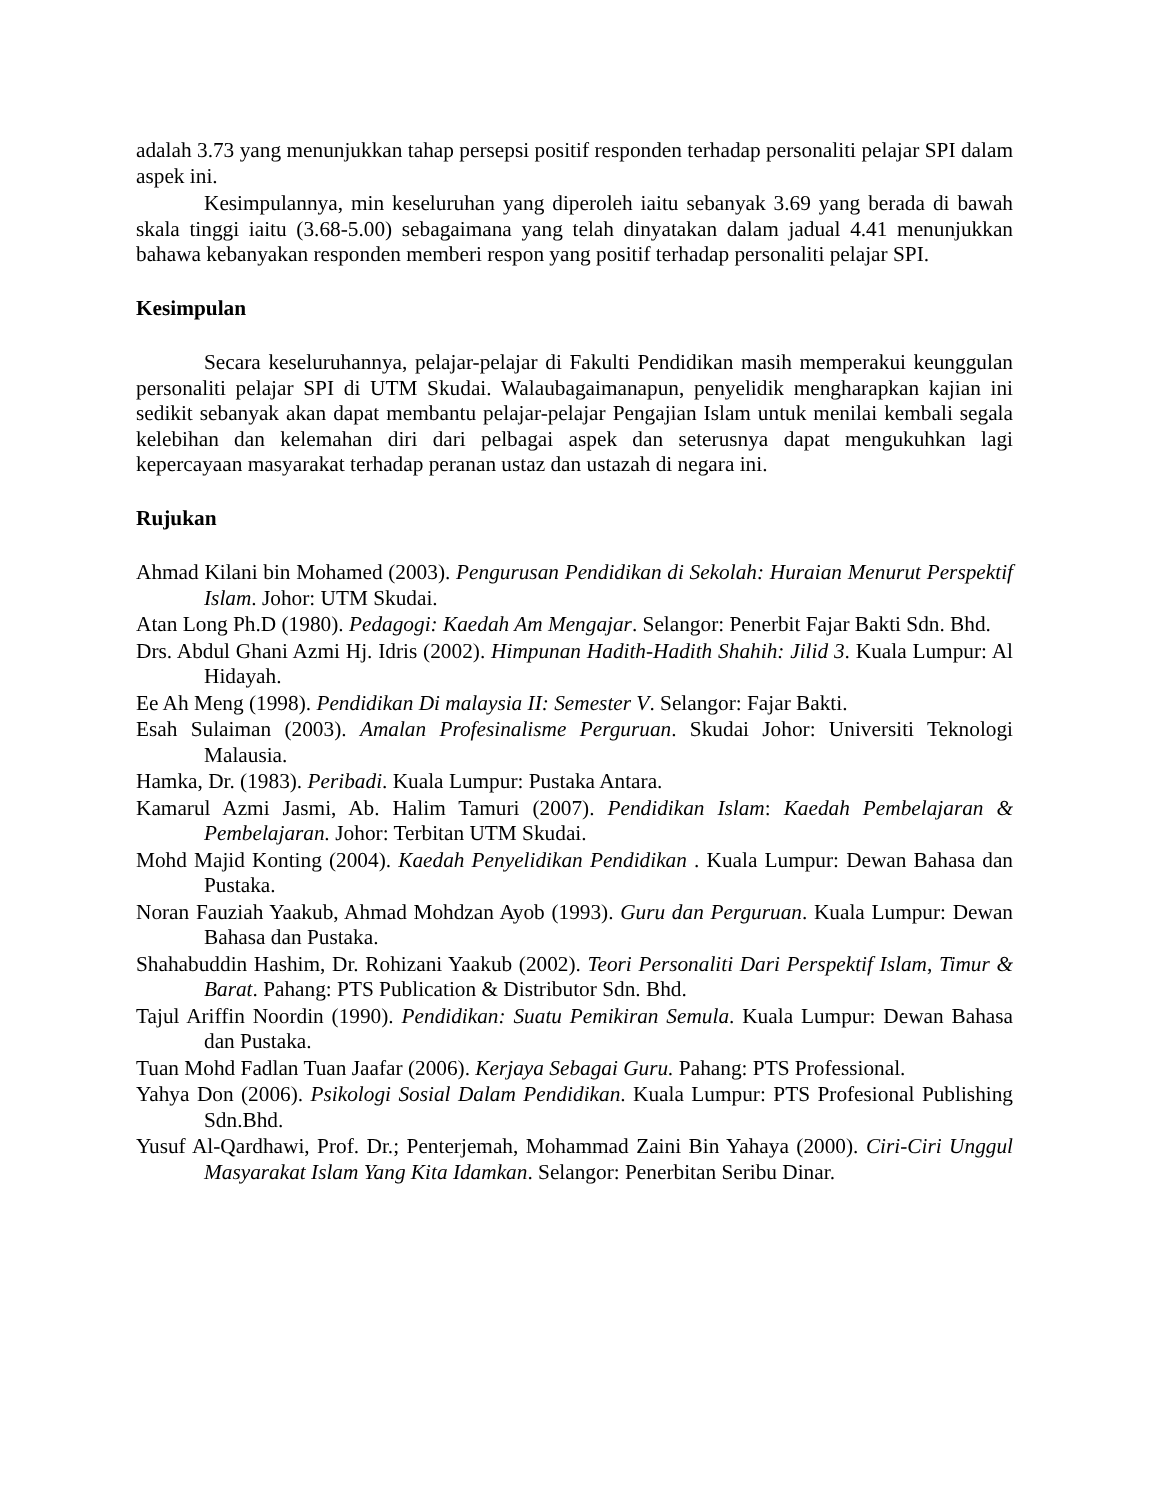adalah 3.73 yang menunjukkan tahap persepsi positif responden terhadap personaliti pelajar SPI dalam aspek ini.
Kesimpulannya, min keseluruhan yang diperoleh iaitu sebanyak 3.69 yang berada di bawah skala tinggi iaitu (3.68-5.00) sebagaimana yang telah dinyatakan dalam jadual 4.41 menunjukkan bahawa kebanyakan responden memberi respon yang positif terhadap personaliti pelajar SPI.
Kesimpulan
Secara keseluruhannya, pelajar-pelajar di Fakulti Pendidikan masih memperakui keunggulan personaliti pelajar SPI di UTM Skudai. Walaubagaimanapun, penyelidik mengharapkan kajian ini sedikit sebanyak akan dapat membantu pelajar-pelajar Pengajian Islam untuk menilai kembali segala kelebihan dan kelemahan diri dari pelbagai aspek dan seterusnya dapat mengukuhkan lagi kepercayaan masyarakat terhadap peranan ustaz dan ustazah di negara ini.
Rujukan
Ahmad Kilani bin Mohamed (2003). Pengurusan Pendidikan di Sekolah: Huraian Menurut Perspektif Islam. Johor: UTM Skudai.
Atan Long Ph.D (1980). Pedagogi: Kaedah Am Mengajar. Selangor: Penerbit Fajar Bakti Sdn. Bhd.
Drs. Abdul Ghani Azmi Hj. Idris (2002). Himpunan Hadith-Hadith Shahih: Jilid 3. Kuala Lumpur: Al Hidayah.
Ee Ah Meng (1998). Pendidikan Di malaysia II: Semester V. Selangor: Fajar Bakti.
Esah Sulaiman (2003). Amalan Profesinalisme Perguruan. Skudai Johor: Universiti Teknologi Malausia.
Hamka, Dr. (1983). Peribadi. Kuala Lumpur: Pustaka Antara.
Kamarul Azmi Jasmi, Ab. Halim Tamuri (2007). Pendidikan Islam: Kaedah Pembelajaran & Pembelajaran. Johor: Terbitan UTM Skudai.
Mohd Majid Konting (2004). Kaedah Penyelidikan Pendidikan . Kuala Lumpur: Dewan Bahasa dan Pustaka.
Noran Fauziah Yaakub, Ahmad Mohdzan Ayob (1993). Guru dan Perguruan. Kuala Lumpur: Dewan Bahasa dan Pustaka.
Shahabuddin Hashim, Dr. Rohizani Yaakub (2002). Teori Personaliti Dari Perspektif Islam, Timur & Barat. Pahang: PTS Publication & Distributor Sdn. Bhd.
Tajul Ariffin Noordin (1990). Pendidikan: Suatu Pemikiran Semula. Kuala Lumpur: Dewan Bahasa dan Pustaka.
Tuan Mohd Fadlan Tuan Jaafar (2006). Kerjaya Sebagai Guru. Pahang: PTS Professional.
Yahya Don (2006). Psikologi Sosial Dalam Pendidikan. Kuala Lumpur: PTS Profesional Publishing Sdn.Bhd.
Yusuf Al-Qardhawi, Prof. Dr.; Penterjemah, Mohammad Zaini Bin Yahaya (2000). Ciri-Ciri Unggul Masyarakat Islam Yang Kita Idamkan. Selangor: Penerbitan Seribu Dinar.